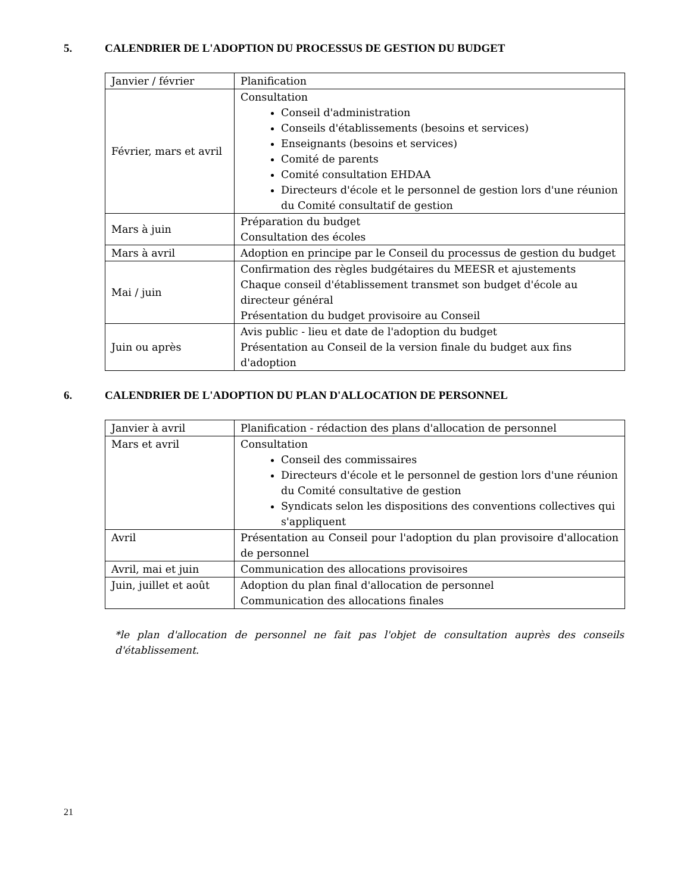5. CALENDRIER DE L'ADOPTION DU PROCESSUS DE GESTION DU BUDGET
| Janvier / février | Planification |
| Février, mars et avril | Consultation Conseil d'administration Conseils d'établissements (besoins et services) Enseignants (besoins et services) Comité de parents Comité consultation EHDAA Directeurs d'école et le personnel de gestion lors d'une réunion du Comité consultatif de gestion |
| Mars à juin | Préparation du budget Consultation des écoles |
| Mars à avril | Adoption en principe par le Conseil du processus de gestion du budget |
| Mai / juin | Confirmation des règles budgétaires du MEESR et ajustements Chaque conseil d'établissement transmet son budget d'école au directeur général Présentation du budget provisoire au Conseil |
| Juin ou après | Avis public - lieu et date de l'adoption du budget Présentation au Conseil de la version finale du budget aux fins d'adoption |
6. CALENDRIER DE L'ADOPTION DU PLAN D'ALLOCATION DE PERSONNEL
| Janvier à avril | Planification - rédaction des plans d'allocation de personnel |
| Mars et avril | Consultation Conseil des commissaires Directeurs d'école et le personnel de gestion lors d'une réunion du Comité consultative de gestion Syndicats selon les dispositions des conventions collectives qui s'appliquent |
| Avril | Présentation au Conseil pour l'adoption du plan provisoire d'allocation de personnel |
| Avril, mai et juin | Communication des allocations provisoires |
| Juin, juillet et août | Adoption du plan final d'allocation de personnel Communication des allocations finales |
*le plan d'allocation de personnel ne fait pas l'objet de consultation auprès des conseils d'établissement.
21